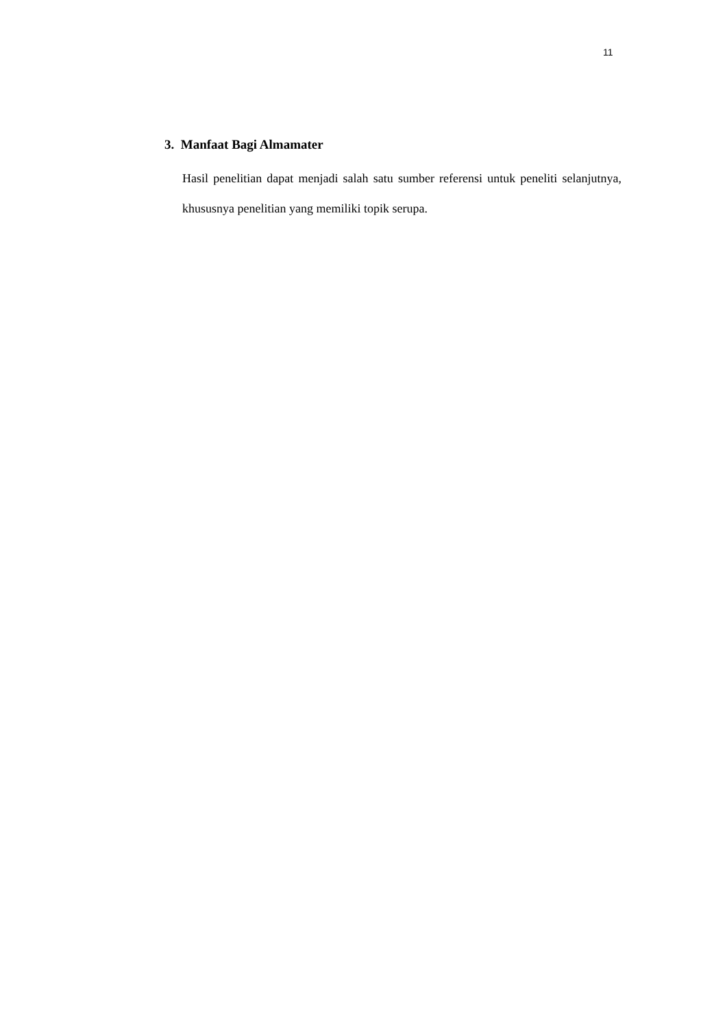11
3. Manfaat Bagi Almamater
Hasil penelitian dapat menjadi salah satu sumber referensi untuk peneliti selanjutnya, khususnya penelitian yang memiliki topik serupa.